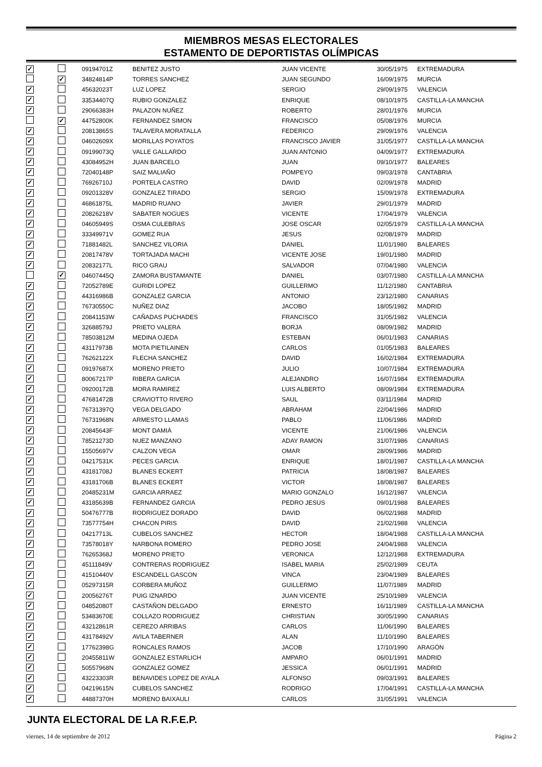MIEMBROS MESAS ELECTORALES
ESTAMENTO DE DEPORTISTAS OLÍMPICAS
| ✓ | | 09194701Z | BENITEZ JUSTO | JUAN VICENTE | 30/05/1975 | EXTREMADURA |
| | ✓ | 34824814P | TORRES SANCHEZ | JUAN SEGUNDO | 16/09/1975 | MURCIA |
| ✓ | | 45632023T | LUZ LOPEZ | SERGIO | 29/09/1975 | VALENCIA |
| ✓ | | 33534407Q | RUBIO GONZALEZ | ENRIQUE | 08/10/1975 | CASTILLA-LA MANCHA |
| ✓ | | 29066383H | PALAZON NUÑEZ | ROBERTO | 28/01/1976 | MURCIA |
| | ✓ | 44752800K | FERNANDEZ SIMON | FRANCISCO | 05/08/1976 | MURCIA |
| ✓ | | 20813865S | TALAVERA MORATALLA | FEDERICO | 29/09/1976 | VALENCIA |
| ✓ | | 04602609X | MORILLAS POYATOS | FRANCISCO JAVIER | 31/05/1977 | CASTILLA-LA MANCHA |
| ✓ | | 09199073Q | VALLE GALLARDO | JUAN ANTONIO | 04/09/1977 | EXTREMADURA |
| ✓ | | 43084952H | JUAN BARCELO | JUAN | 09/10/1977 | BALEARES |
| ✓ | | 72040148P | SAIZ MALIAÑO | POMPEYO | 09/03/1978 | CANTABRIA |
| ✓ | | 76926710J | PORTELA CASTRO | DAVID | 02/09/1978 | MADRID |
| ✓ | | 09201328V | GONZALEZ TIRADO | SERGIO | 15/09/1978 | EXTREMADURA |
| ✓ | | 46861875L | MADRID RUANO | JAVIER | 29/01/1979 | MADRID |
| ✓ | | 20826218V | SABATER NOGUES | VICENTE | 17/04/1979 | VALENCIA |
| ✓ | | 04605949S | OSMA CULEBRAS | JOSE OSCAR | 02/05/1979 | CASTILLA-LA MANCHA |
| ✓ | | 33349971V | GOMEZ RUA | JESUS | 02/08/1979 | MADRID |
| ✓ | | 71881482L | SANCHEZ VILORIA | DANIEL | 11/01/1980 | BALEARES |
| ✓ | | 20817478V | TORTAJADA MACHI | VICENTE JOSE | 19/01/1980 | MADRID |
| ✓ | | 20832177L | RICO GRAU | SALVADOR | 07/04/1980 | VALENCIA |
| | ✓ | 04607445Q | ZAMORA BUSTAMANTE | DANIEL | 03/07/1980 | CASTILLA-LA MANCHA |
| ✓ | | 72052789E | GURIDI LOPEZ | GUILLERMO | 11/12/1980 | CANTABRIA |
| ✓ | | 44316986B | GONZALEZ GARCIA | ANTONIO | 23/12/1980 | CANARIAS |
| ✓ | | 76730550C | NUÑEZ DIAZ | JACOBO | 18/05/1982 | MADRID |
| ✓ | | 20841153W | CAÑADAS PUCHADES | FRANCISCO | 31/05/1982 | VALENCIA |
| ✓ | | 32688579J | PRIETO VALERA | BORJA | 08/09/1982 | MADRID |
| ✓ | | 78503812M | MEDINA OJEDA | ESTEBAN | 06/01/1983 | CANARIAS |
| ✓ | | 43117973B | MOTA PIETILAINEN | CARLOS | 01/05/1983 | BALEARES |
| ✓ | | 76262122X | FLECHA SANCHEZ | DAVID | 16/02/1984 | EXTREMADURA |
| ✓ | | 09197687X | MORENO PRIETO | JULIO | 10/07/1984 | EXTREMADURA |
| ✓ | | 80067217P | RIBERA GARCIA | ALEJANDRO | 16/07/1984 | EXTREMADURA |
| ✓ | | 09200172B | MORA RAMIREZ | LUIS ALBERTO | 08/09/1984 | EXTREMADURA |
| ✓ | | 47681472B | CRAVIOTTO RIVERO | SAUL | 03/11/1984 | MADRID |
| ✓ | | 76731397Q | VEGA DELGADO | ABRAHAM | 22/04/1986 | MADRID |
| ✓ | | 76731968N | ARMESTO LLAMAS | PABLO | 11/06/1986 | MADRID |
| ✓ | | 20845643F | MONT DAMIÀ | VICENTE | 21/06/1986 | VALENCIA |
| ✓ | | 78521273D | NUEZ MANZANO | ADAY RAMON | 31/07/1986 | CANARIAS |
| ✓ | | 15505697V | CALZON VEGA | OMAR | 28/09/1986 | MADRID |
| ✓ | | 04217531K | PECES GARCIA | ENRIQUE | 18/01/1987 | CASTILLA-LA MANCHA |
| ✓ | | 43181708J | BLANES ECKERT | PATRICIA | 18/08/1987 | BALEARES |
| ✓ | | 43181706B | BLANES ECKERT | VICTOR | 18/08/1987 | BALEARES |
| ✓ | | 20485231M | GARCIA ARRAEZ | MARIO GONZALO | 16/12/1987 | VALENCIA |
| ✓ | | 43185639B | FERNANDEZ GARCIA | PEDRO JESUS | 09/01/1988 | BALEARES |
| ✓ | | 50476777B | RODRIGUEZ DORADO | DAVID | 06/02/1988 | MADRID |
| ✓ | | 73577754H | CHACON PIRIS | DAVID | 21/02/1988 | VALENCIA |
| ✓ | | 04217713L | CUBELOS SANCHEZ | HECTOR | 18/04/1988 | CASTILLA-LA MANCHA |
| ✓ | | 73578018Y | NARBONA ROMERO | PEDRO JOSE | 24/04/1988 | VALENCIA |
| ✓ | | 76265368J | MORENO PRIETO | VERONICA | 12/12/1988 | EXTREMADURA |
| ✓ | | 45111849V | CONTRERAS RODRIGUEZ | ISABEL MARIA | 25/02/1989 | CEUTA |
| ✓ | | 41510440V | ESCANDELL GASCON | VINCA | 23/04/1989 | BALEARES |
| ✓ | | 05297315R | CORBERA MUÑOZ | GUILLERMO | 11/07/1989 | MADRID |
| ✓ | | 20056276T | PUIG IZNARDO | JUAN VICENTE | 25/10/1989 | VALENCIA |
| ✓ | | 04852080T | CASTAÑON DELGADO | ERNESTO | 16/11/1989 | CASTILLA-LA MANCHA |
| ✓ | | 53483670E | COLLAZO RODRIGUEZ | CHRISTIAN | 30/05/1990 | CANARIAS |
| ✓ | | 43212861R | CEREZO ARRIBAS | CARLOS | 11/06/1990 | BALEARES |
| ✓ | | 43178492V | AVILA TABERNER | ALAN | 11/10/1990 | BALEARES |
| ✓ | | 17762398G | RONCALES RAMOS | JACOB | 17/10/1990 | ARAGÓN |
| ✓ | | 20455811W | GONZALEZ ESTARLICH | AMPARO | 06/01/1991 | MADRID |
| ✓ | | 50557968N | GONZALEZ GOMEZ | JESSICA | 06/01/1991 | MADRID |
| ✓ | | 43223303R | BENAVIDES LOPEZ DE AYALA | ALFONSO | 09/03/1991 | BALEARES |
| ✓ | | 04219615N | CUBELOS SANCHEZ | RODRIGO | 17/04/1991 | CASTILLA-LA MANCHA |
| ✓ | | 44887370H | MORENO BAIXAULI | CARLOS | 31/05/1991 | VALENCIA |
JUNTA ELECTORAL DE LA R.F.E.P.
viernes, 14 de septiembre de 2012 Página 2